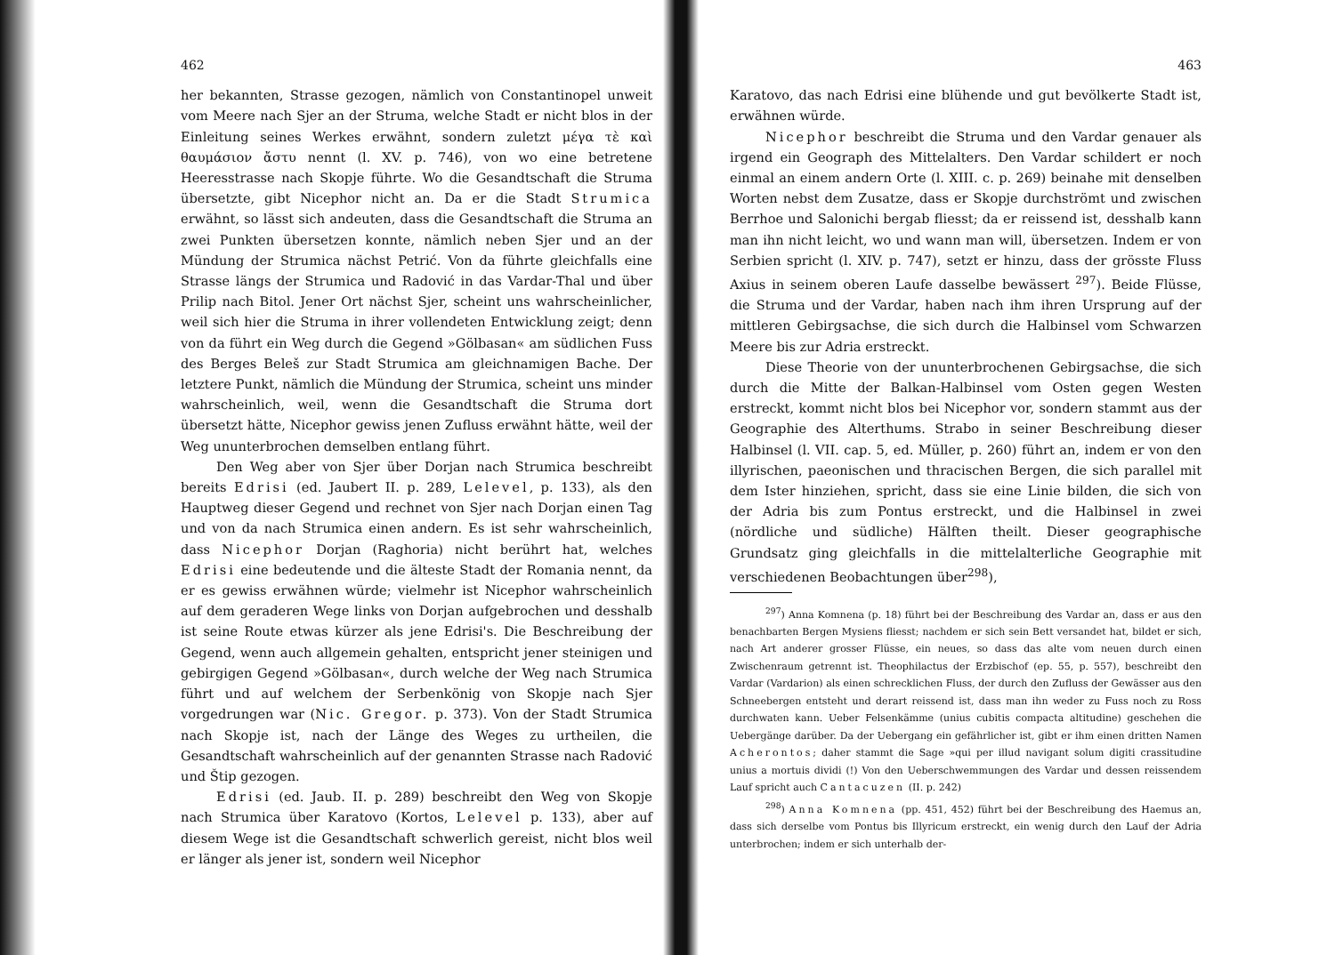462
her bekannten, Strasse gezogen, nämlich von Constantinopel unweit vom Meere nach Sjer an der Struma, welche Stadt er nicht blos in der Einleitung seines Werkes erwähnt, sondern zuletzt μέγα τὲ καὶ θαυμάσιον ἄστυ nennt (l. XV. p. 746), von wo eine betretene Heeresstrasse nach Skopje führte. Wo die Gesandtschaft die Struma übersetzte, gibt Nicephor nicht an. Da er die Stadt Strumica erwähnt, so lässt sich andeuten, dass die Gesandtschaft die Struma an zwei Punkten übersetzen konnte, nämlich neben Sjer und an der Mündung der Strumica nächst Petrić. Von da führte gleichfalls eine Strasse längs der Strumica und Radović in das Vardar-Thal und über Prilip nach Bitol. Jener Ort nächst Sjer, scheint uns wahrscheinlicher, weil sich hier die Struma in ihrer vollendeten Entwicklung zeigt; denn von da führt ein Weg durch die Gegend »Gölbasan« am südlichen Fuss des Berges Beleš zur Stadt Strumica am gleichnamigen Bache. Der letztere Punkt, nämlich die Mündung der Strumica, scheint uns minder wahrscheinlich, weil, wenn die Gesandtschaft die Struma dort übersetzt hätte, Nicephor gewiss jenen Zufluss erwähnt hätte, weil der Weg ununterbrochen demselben entlang führt.
Den Weg aber von Sjer über Dorjan nach Strumica beschreibt bereits Edrisi (ed. Jaubert II. p. 289, Lelevel, p. 133), als den Hauptweg dieser Gegend und rechnet von Sjer nach Dorjan einen Tag und von da nach Strumica einen andern. Es ist sehr wahrscheinlich, dass Nicephor Dorjan (Raghoria) nicht berührt hat, welches Edrisi eine bedeutende und die älteste Stadt der Romania nennt, da er es gewiss erwähnen würde; vielmehr ist Nicephor wahrscheinlich auf dem geraderen Wege links von Dorjan aufgebrochen und desshalb ist seine Route etwas kürzer als jene Edrisi's. Die Beschreibung der Gegend, wenn auch allgemein gehalten, entspricht jener steinigen und gebirgigen Gegend »Gölbasan«, durch welche der Weg nach Strumica führt und auf welchem der Serbenkönig von Skopje nach Sjer vorgedrungen war (Nic. Gregor. p. 373). Von der Stadt Strumica nach Skopje ist, nach der Länge des Weges zu urtheilen, die Gesandtschaft wahrscheinlich auf der genannten Strasse nach Radović und Štip gezogen.
Edrisi (ed. Jaub. II. p. 289) beschreibt den Weg von Skopje nach Strumica über Karatovo (Kortos, Lelevel p. 133), aber auf diesem Wege ist die Gesandtschaft schwerlich gereist, nicht blos weil er länger als jener ist, sondern weil Nicephor
463
Karatovo, das nach Edrisi eine blühende und gut bevölkerte Stadt ist, erwähnen würde.
Nicephor beschreibt die Struma und den Vardar genauer als irgend ein Geograph des Mittelalters. Den Vardar schildert er noch einmal an einem andern Orte (l. XIII. c. p. 269) beinahe mit denselben Worten nebst dem Zusatze, dass er Skopje durchströmt und zwischen Berrhoe und Salonichi bergab fliesst; da er reissend ist, desshalb kann man ihn nicht leicht, wo und wann man will, übersetzen. Indem er von Serbien spricht (l. XIV. p. 747), setzt er hinzu, dass der grösste Fluss Axius in seinem oberen Laufe dasselbe bewässert <sup>297</sup>). Beide Flüsse, die Struma und der Vardar, haben nach ihm ihren Ursprung auf der mittleren Gebirgsachse, die sich durch die Halbinsel vom Schwarzen Meere bis zur Adria erstreckt.
Diese Theorie von der ununterbrochenen Gebirgsachse, die sich durch die Mitte der Balkan-Halbinsel vom Osten gegen Westen erstreckt, kommt nicht blos bei Nicephor vor, sondern stammt aus der Geographie des Alterthums. Strabo in seiner Beschreibung dieser Halbinsel (l. VII. cap. 5, ed. Müller, p. 260) führt an, indem er von den illyrischen, paeonischen und thracischen Bergen, die sich parallel mit dem Ister hinziehen, spricht, dass sie eine Linie bilden, die sich von der Adria bis zum Pontus erstreckt, und die Halbinsel in zwei (nördliche und südliche) Hälften theilt. Dieser geographische Grundsatz ging gleichfalls in die mittelalterliche Geographie mit verschiedenen Beobachtungen über<sup>298</sup>),
<sup>297</sup>) Anna Komnena (p. 18) führt bei der Beschreibung des Vardar an, dass er aus den benachbarten Bergen Mysiens fliesst; nachdem er sich sein Bett versandet hat, bildet er sich, nach Art anderer grosser Flüsse, ein neues, so dass das alte vom neuen durch einen Zwischenraum getrennt ist. Theophilactus der Erzbischof (ep. 55, p. 557), beschreibt den Vardar (Vardarion) als einen schrecklichen Fluss, der durch den Zufluss der Gewässer aus den Schneebergen entsteht und derart reissend ist, dass man ihn weder zu Fuss noch zu Ross durchwaten kann. Ueber Felsenkämme (unius cubitis compacta altitudine) geschehen die Uebergänge darüber. Da der Uebergang ein gefährlicher ist, gibt er ihm einen dritten Namen Acherontos; daher stammt die Sage »qui per illud navigant solum digiti crassitudine unius a mortuis dividi (!) Von den Ueberschwemmungen des Vardar und dessen reissendem Lauf spricht auch Cantacuzen (II. p. 242)
<sup>298</sup>) Anna Komnena (pp. 451, 452) führt bei der Beschreibung des Haemus an, dass sich derselbe vom Pontus bis Illyricum erstreckt, ein wenig durch den Lauf der Adria unterbrochen; indem er sich unterhalb der-